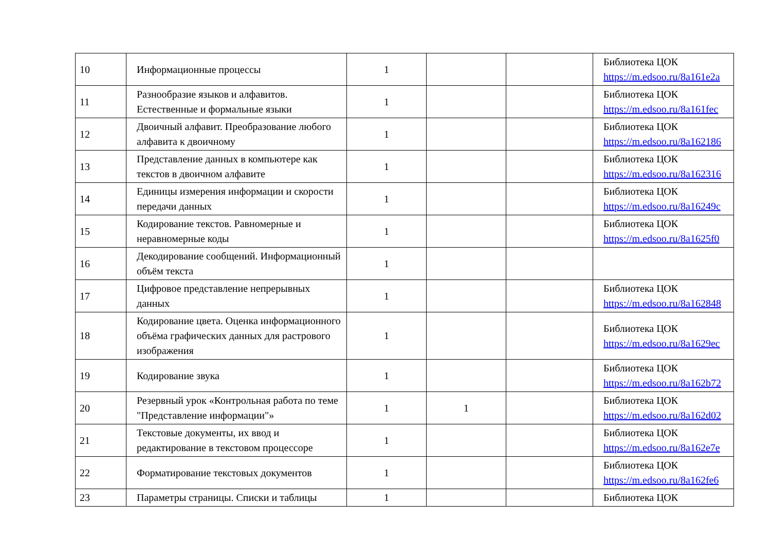| 10 | Информационные процессы | 1 | | | Библиотека ЦОК https://m.edsoo.ru/8a161e2a |
| 11 | Разнообразие языков и алфавитов. Естественные и формальные языки | 1 | | | Библиотека ЦОК https://m.edsoo.ru/8a161fec |
| 12 | Двоичный алфавит. Преобразование любого алфавита к двоичному | 1 | | | Библиотека ЦОК https://m.edsoo.ru/8a162186 |
| 13 | Представление данных в компьютере как текстов в двоичном алфавите | 1 | | | Библиотека ЦОК https://m.edsoo.ru/8a162316 |
| 14 | Единицы измерения информации и скорости передачи данных | 1 | | | Библиотека ЦОК https://m.edsoo.ru/8a16249c |
| 15 | Кодирование текстов. Равномерные и неравномерные коды | 1 | | | Библиотека ЦОК https://m.edsoo.ru/8a1625f0 |
| 16 | Декодирование сообщений. Информационный объём текста | 1 | | | |
| 17 | Цифровое представление непрерывных данных | 1 | | | Библиотека ЦОК https://m.edsoo.ru/8a162848 |
| 18 | Кодирование цвета. Оценка информационного объёма графических данных для растрового изображения | 1 | | | Библиотека ЦОК https://m.edsoo.ru/8a1629ec |
| 19 | Кодирование звука | 1 | | | Библиотека ЦОК https://m.edsoo.ru/8a162b72 |
| 20 | Резервный урок «Контрольная работа по теме "Представление информации"» | 1 | 1 | | Библиотека ЦОК https://m.edsoo.ru/8a162d02 |
| 21 | Текстовые документы, их ввод и редактирование в текстовом процессоре | 1 | | | Библиотека ЦОК https://m.edsoo.ru/8a162e7e |
| 22 | Форматирование текстовых документов | 1 | | | Библиотека ЦОК https://m.edsoo.ru/8a162fe6 |
| 23 | Параметры страницы. Списки и таблицы | 1 | | | Библиотека ЦОК |